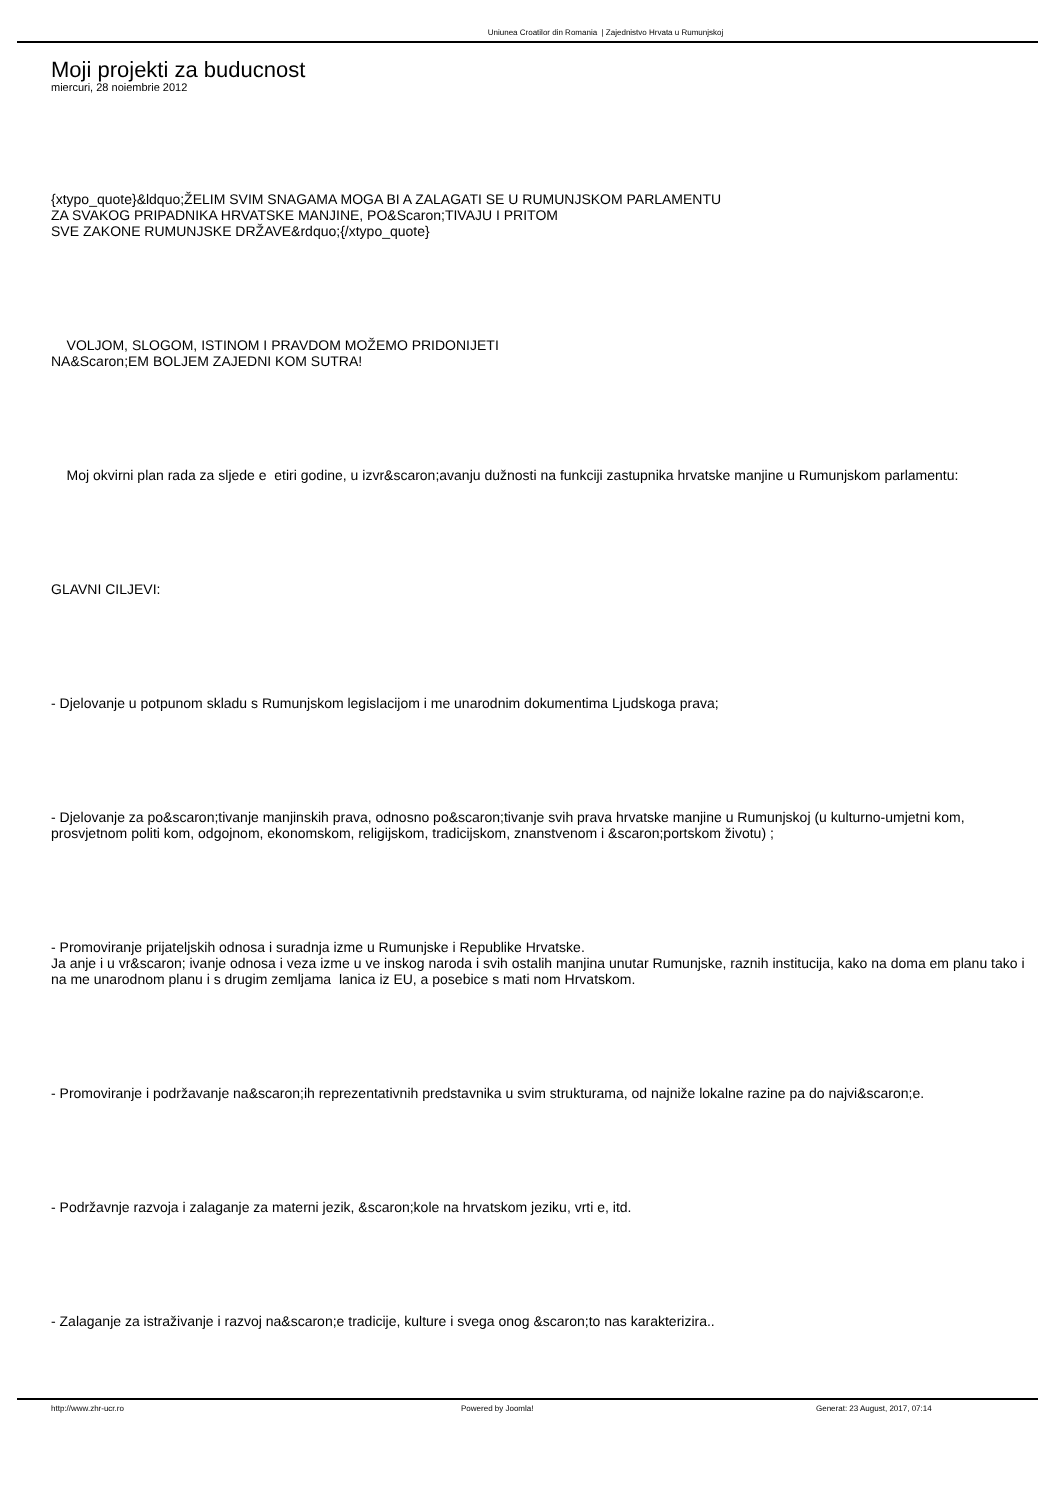Uniunea Croatilor din Romania | Zajednistvo Hrvata u Rumunjskoj
Moji projekti za buducnost
miercuri, 28 noiembrie 2012
{xtypo_quote}&ldquo;ŽELIM SVIM SNAGAMA MOGA BI A ZALAGATI SE U RUMUNJSKOM PARLAMENTU
ZA SVAKOG PRIPADNIKA HRVATSKE MANJINE, PO&Scaron;TIVAJU I PRITOM
SVE ZAKONE RUMUNJSKE DRŽAVE&rdquo;{/xtypo_quote}
VOLJOM, SLOGOM, ISTINOM I PRAVDOM MOŽEMO PRIDONIJETI
NA&Scaron;EM BOLJEM ZAJEDNI KOM SUTRA!
Moj okvirni plan rada za sljede e etiri godine, u izvr&scaron;avanju dužnosti na funkciji zastupnika hrvatske manjine u Rumunjskom parlamentu:
GLAVNI CILJEVI:
- Djelovanje u potpunom skladu s Rumunjskom legislacijom i me unarodnim dokumentima Ljudskoga prava;
- Djelovanje za po&scaron;tivanje manjinskih prava, odnosno po&scaron;tivanje svih prava hrvatske manjine u Rumunjskoj (u kulturno-umjetni kom, prosvjetnom politi kom, odgojnom, ekonomskom, religijskom, tradicijskom, znanstvenom i &scaron;portskom životu) ;
- Promoviranje prijateljskih odnosa i suradnja izme u Rumunjske i Republike Hrvatske.
Ja anje i u vr&scaron; ivanje odnosa i veza izme u ve inskog naroda i svih ostalih manjina unutar Rumunjske, raznih institucija, kako na doma em planu tako i na me unarodnom planu i s drugim zemljama lanica iz EU, a posebice s mati nom Hrvatskom.
- Promoviranje i podržavanje na&scaron;ih reprezentativnih predstavnika u svim strukturama, od najniže lokalne razine pa do najvi&scaron;e.
- Podržavnje razvoja i zalaganje za materni jezik, &scaron;kole na hrvatskom jeziku, vrti e, itd.
- Zalaganje za istraživanje i razvoj na&scaron;e tradicije, kulture i svega onog &scaron;to nas karakterizira..
http://www.zhr-ucr.ro Powered by Joomla! Generat: 23 August, 2017, 07:14